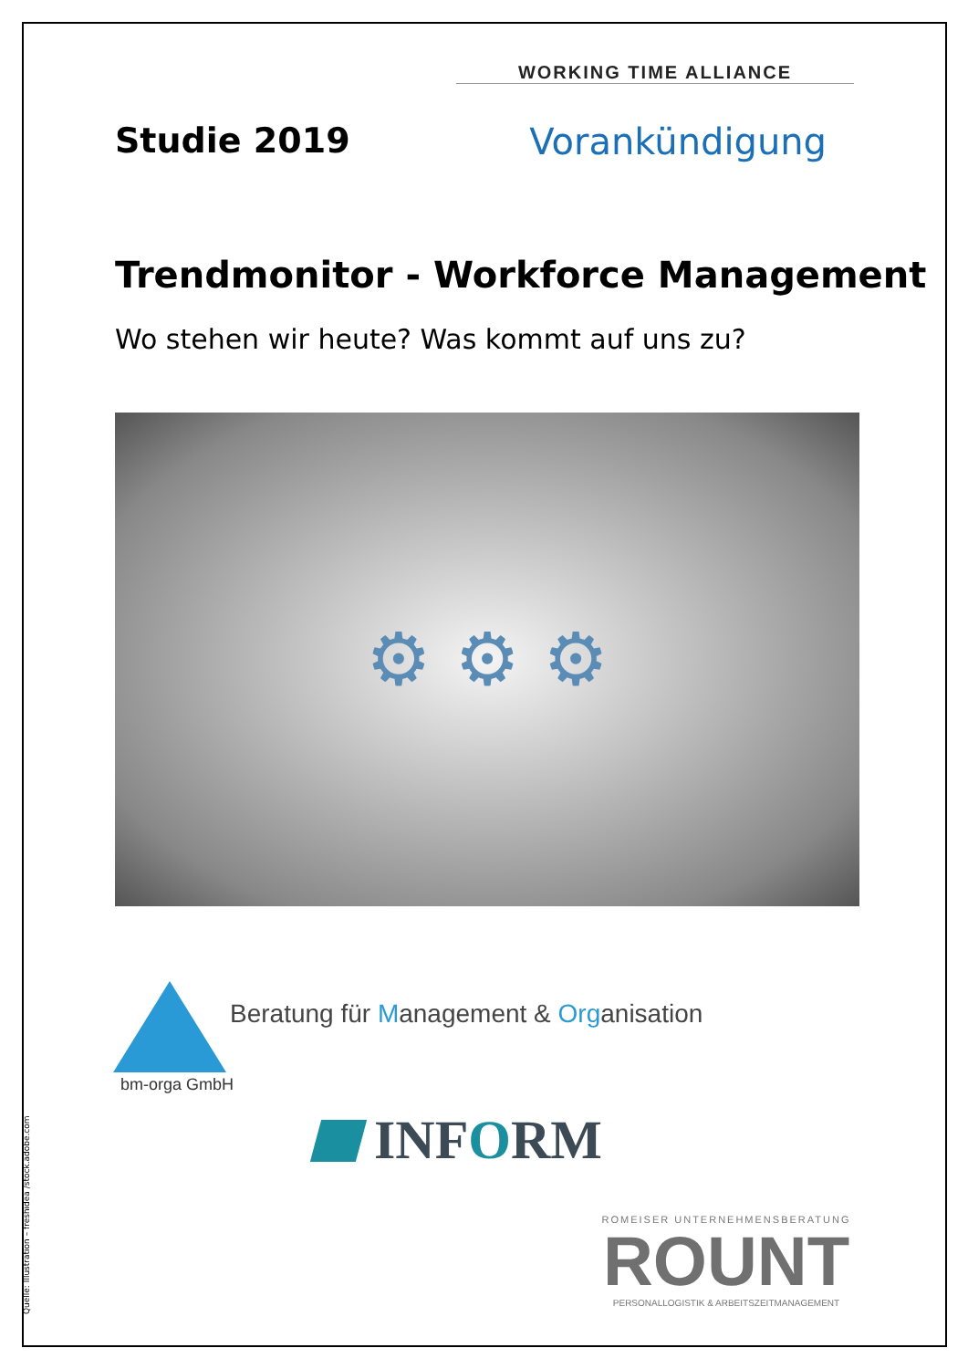WORKING TIME ALLIANCE
Studie 2019 Vorankündigung
Trendmonitor - Workforce Management
Wo stehen wir heute? Was kommt auf uns zu?
⚙ ⚙ ⚙
Beratung für Management & Organisation
bm-orga GmbH
INFORM
ROMEISER UNTERNEHMENSBERATUNG
ROUNT
PERSONALLOGISTIK & ARBEITSZEITMANAGEMENT
Quelle: Illustration – freshidea /stock.adobe.com